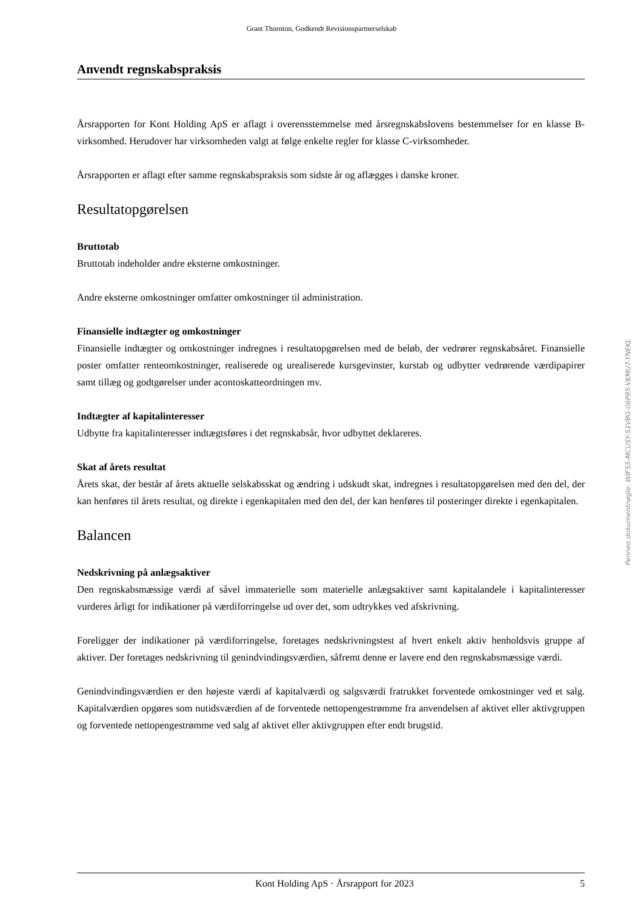Grant Thornton, Godkendt Revisionspartnerselskab
Anvendt regnskabspraksis
Årsrapporten for Kont Holding ApS er aflagt i overensstemmelse med årsregnskabslovens bestemmelser for en klasse B-virksomhed. Herudover har virksomheden valgt at følge enkelte regler for klasse C-virksomheder.
Årsrapporten er aflagt efter samme regnskabspraksis som sidste år og aflægges i danske kroner.
Resultatopgørelsen
Bruttotab
Bruttotab indeholder andre eksterne omkostninger.
Andre eksterne omkostninger omfatter omkostninger til administration.
Finansielle indtægter og omkostninger
Finansielle indtægter og omkostninger indregnes i resultatopgørelsen med de beløb, der vedrører regnskabsåret. Finansielle poster omfatter renteomkostninger, realiserede og urealiserede kursgevinster, kurstab og udbytter vedrørende værdipapirer samt tillæg og godtgørelser under acontoskatteordningen mv.
Indtægter af kapitalinteresser
Udbytte fra kapitalinteresser indtægtsføres i det regnskabsår, hvor udbyttet deklareres.
Skat af årets resultat
Årets skat, der består af årets aktuelle selskabsskat og ændring i udskudt skat, indregnes i resultatopgørelsen med den del, der kan henføres til årets resultat, og direkte i egenkapitalen med den del, der kan henføres til posteringer direkte i egenkapitalen.
Balancen
Nedskrivning på anlægsaktiver
Den regnskabsmæssige værdi af såvel immaterielle som materielle anlægsaktiver samt kapitalandele i kapitalinteresser vurderes årligt for indikationer på værdiforringelse ud over det, som udtrykkes ved afskrivning.
Foreligger der indikationer på værdiforringelse, foretages nedskrivningstest af hvert enkelt aktiv henholdsvis gruppe af aktiver. Der foretages nedskrivning til genindvindingsværdien, såfremt denne er lavere end den regnskabsmæssige værdi.
Genindvindingsværdien er den højeste værdi af kapitalværdi og salgsværdi fratrukket forventede omkostninger ved et salg. Kapitalværdien opgøres som nutidsværdien af de forventede nettopengestrømme fra anvendelsen af aktivet eller aktivgruppen og forventede nettopengestrømme ved salg af aktivet eller aktivgruppen efter endt brugstid.
Penneo dokumentnøgle: WIF55-MCUSY-S1VBG-06P85-VKMU7-YNEKL
Kont Holding ApS · Årsrapport for 2023 5